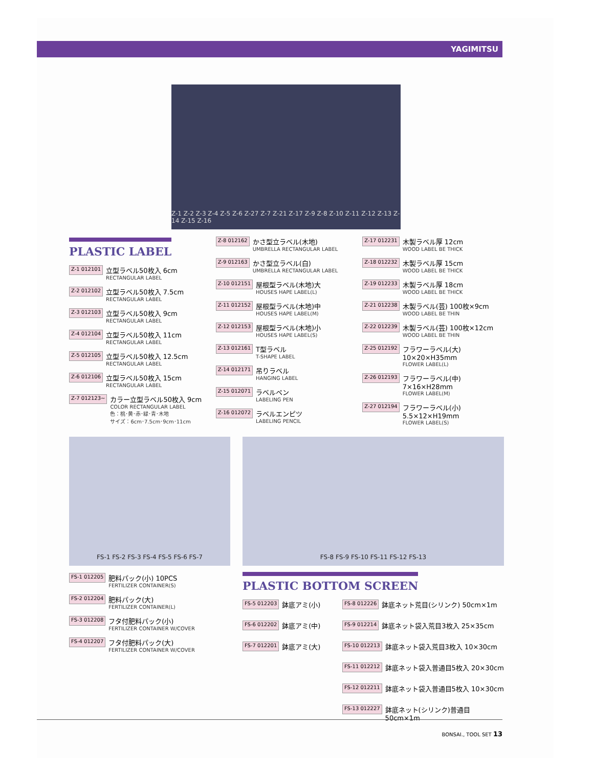YAGIMITSU
Z-1 Z-2 Z-3 Z-4 Z-5 Z-6 Z-27 Z-7 Z-21 Z-17 Z-9 Z-8 Z-10 Z-11 Z-12 Z-13 Z-14 Z-15 Z-16
PLASTIC LABEL
Z-1 012101
立型ラベル50枚入 6cm
RECTANGULAR LABEL
Z-2 012102
立型ラベル50枚入 7.5cm
RECTANGULAR LABEL
Z-3 012103
立型ラベル50枚入 9cm
RECTANGULAR LABEL
Z-4 012104
立型ラベル50枚入 11cm
RECTANGULAR LABEL
Z-5 012105
立型ラベル50枚入 12.5cm
RECTANGULAR LABEL
Z-6 012106
立型ラベル50枚入 15cm
RECTANGULAR LABEL
Z-7 012123~
カラー立型ラベル50枚入 9cm
COLOR RECTANGULAR LABEL
色：桃･黄･赤･緑･青･木地
サイズ：6cm･7.5cm･9cm･11cm
Z-8 012162
かさ型立ラベル(木地)
UMBRELLA RECTANGULAR LABEL
Z-9 012163
かさ型立ラベル(白)
UMBRELLA RECTANGULAR LABEL
Z-10 012151
屋根型ラベル(木地)大
HOUSES HAPE LABEL(L)
Z-11 012152
屋根型ラベル(木地)中
HOUSES HAPE LABEL(M)
Z-12 012153
屋根型ラベル(木地)小
HOUSES HAPE LABEL(S)
Z-13 012161
T型ラベル
T-SHAPE LABEL
Z-14 012171
吊りラベル
HANGING LABEL
Z-15 012071
ラベルペン
LABELING PEN
Z-16 012072
ラベルエンピツ
LABELING PENCIL
Z-17 012231
木製ラベル厚 12cm
WOOD LABEL BE THICK
Z-18 012232
木製ラベル厚 15cm
WOOD LABEL BE THICK
Z-19 012233
木製ラベル厚 18cm
WOOD LABEL BE THICK
Z-21 012238
木製ラベル(芸) 100枚×9cm
WOOD LABEL BE THIN
Z-22 012239
木製ラベル(芸) 100枚×12cm
WOOD LABEL BE THIN
Z-25 012192
フラワーラベル(大) 10×20×H35mm
FLOWER LABEL(L)
Z-26 012193
フラワーラベル(中) 7×16×H28mm
FLOWER LABEL(M)
Z-27 012194
フラワーラベル(小) 5.5×12×H19mm
FLOWER LABEL(S)
FS-1 FS-2 FS-3 FS-4 FS-5 FS-6 FS-7
FS-1 012205
肥料パック(小) 10PCS
FERTILIZER CONTAINER(S)
FS-2 012204
肥料パック(大)
FERTILIZER CONTAINER(L)
FS-3 012208
フタ付肥料パック(小)
FERTILIZER CONTAINER W/COVER
FS-4 012207
フタ付肥料パック(大)
FERTILIZER CONTAINER W/COVER
FS-8 FS-9 FS-10 FS-11 FS-12 FS-13
PLASTIC BOTTOM SCREEN
FS-5 012203
鉢底アミ(小)
FS-6 012202
鉢底アミ(中)
FS-7 012201
鉢底アミ(大)
FS-8 012226
鉢底ネット荒目(シリンク) 50cm×1m
FS-9 012214
鉢底ネット袋入荒目3枚入 25×35cm
FS-10 012213
鉢底ネット袋入荒目3枚入 10×30cm
FS-11 012212
鉢底ネット袋入普通目5枚入 20×30cm
FS-12 012211
鉢底ネット袋入普通目5枚入 10×30cm
FS-13 012227
鉢底ネット(シリンク)普通目 50cm×1m
BONSAI., TOOL SET 13